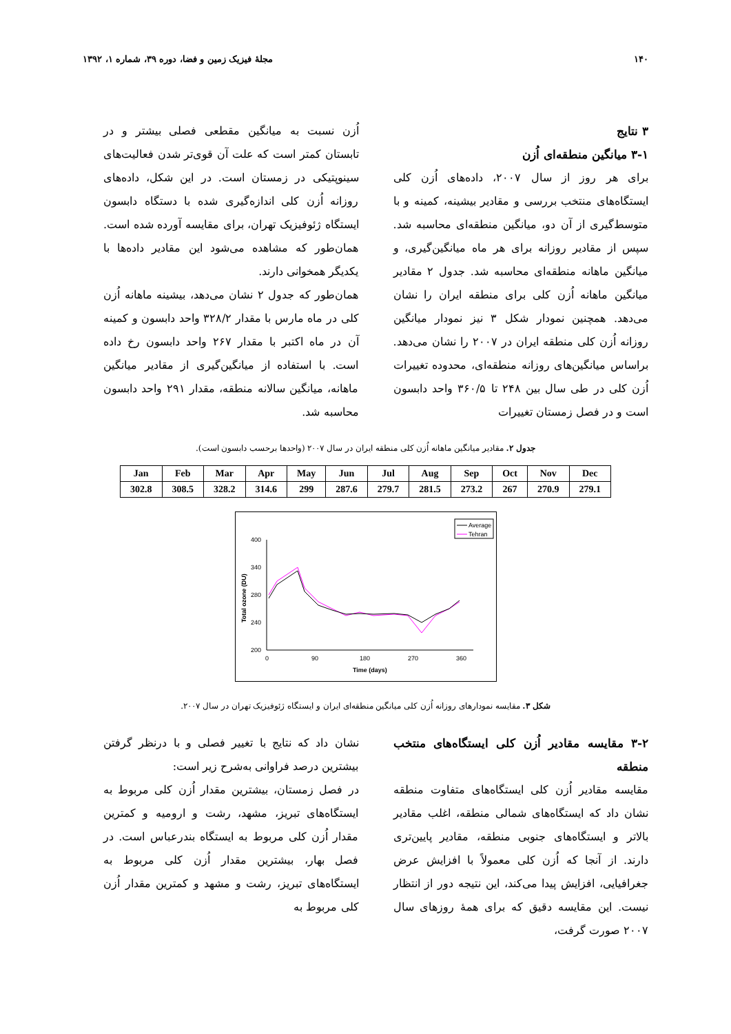۱۴۰ مجلهٔ فیزیک زمین و فضا، دوره ۳۹، شماره ۱، ۱۳۹۲
۳ نتایج
۳-۱ میانگین منطقه‌ای اُزن
برای هر روز از سال ۲۰۰۷، داده‌های اُزن کلی ایستگاه‌های منتخب بررسی و مقادیر بیشینه، کمینه و با متوسط‌گیری از آن دو، میانگین منطقه‌ای محاسبه شد. سپس از مقادیر روزانه برای هر ماه میانگین‌گیری، و میانگین ماهانه منطقه‌ای محاسبه شد. جدول ۲ مقادیر میانگین ماهانه اُزن کلی برای منطقه ایران را نشان می‌دهد. همچنین نمودار شکل ۳ نیز نمودار میانگین روزانه اُزن کلی منطقه ایران در ۲۰۰۷ را نشان می‌دهد. براساس میانگین‌های روزانه منطقه‌ای، محدوده تغییرات اُزن کلی در طی سال بین ۲۴۸ تا ۳۶۰/۵ واحد دابسون است و در فصل زمستان تغییرات
اُزن نسبت به میانگین مقطعی فصلی بیشتر و در تابستان کمتر است که علت آن قوی‌تر شدن فعالیت‌های سینوپتیکی در زمستان است. در این شکل، داده‌های روزانه اُزن کلی اندازه‌گیری شده با دستگاه دابسون ایستگاه ژئوفیزیک تهران، برای مقایسه آورده شده است. همان‌طور که مشاهده می‌شود این مقادیر داده‌ها با یکدیگر همخوانی دارند.
همان‌طور که جدول ۲ نشان می‌دهد، بیشینه ماهانه اُزن کلی در ماه مارس با مقدار ۳۲۸/۲ واحد دابسون و کمینه آن در ماه اکتبر با مقدار ۲۶۷ واحد دابسون رخ داده است. با استفاده از میانگین‌گیری از مقادیر میانگین ماهانه، میانگین سالانه منطقه، مقدار ۲۹۱ واحد دابسون محاسبه شد.
جدول ۲. مقادیر میانگین ماهانه اُزن کلی منطقه ایران در سال ۲۰۰۷ (واحدها برحسب دابسون است).
| Jan | Feb | Mar | Apr | May | Jun | Jul | Aug | Sep | Oct | Nov | Dec |
| --- | --- | --- | --- | --- | --- | --- | --- | --- | --- | --- | --- |
| 302.8 | 308.5 | 328.2 | 314.6 | 299 | 287.6 | 279.7 | 281.5 | 273.2 | 267 | 270.9 | 279.1 |
Average
Tehran
400
340
280
240
200
0
90
180
270
360
Time (days)
Total ozone (DU)
شکل ۳. مقایسه نمودارهای روزانه اُزن کلی میانگین منطقه‌ای ایران و ایستگاه ژئوفیزیک تهران در سال ۲۰۰۷.
۳-۲ مقایسه مقادیر اُزن کلی ایستگاه‌های منتخب منطقه
مقایسه مقادیر اُزن کلی ایستگاه‌های متفاوت منطقه نشان داد که ایستگاه‌های شمالی منطقه، اغلب مقادیر بالاتر و ایستگاه‌های جنوبی منطقه، مقادیر پایین‌تری دارند. از آنجا که اُزن کلی معمولاً با افزایش عرض جغرافیایی، افزایش پیدا می‌کند، این نتیجه دور از انتظار نیست. این مقایسه دقیق که برای همهٔ روزهای سال ۲۰۰۷ صورت گرفت،
نشان داد که نتایج با تغییر فصلی و با درنظر گرفتن بیشترین درصد فراوانی به‌شرح زیر است:
در فصل زمستان، بیشترین مقدار اُزن کلی مربوط به ایستگاه‌های تبریز، مشهد، رشت و ارومیه و کمترین مقدار اُزن کلی مربوط به ایستگاه بندرعباس است. در فصل بهار، بیشترین مقدار اُزن کلی مربوط به ایستگاه‌های تبریز، رشت و مشهد و کمترین مقدار اُزن کلی مربوط به